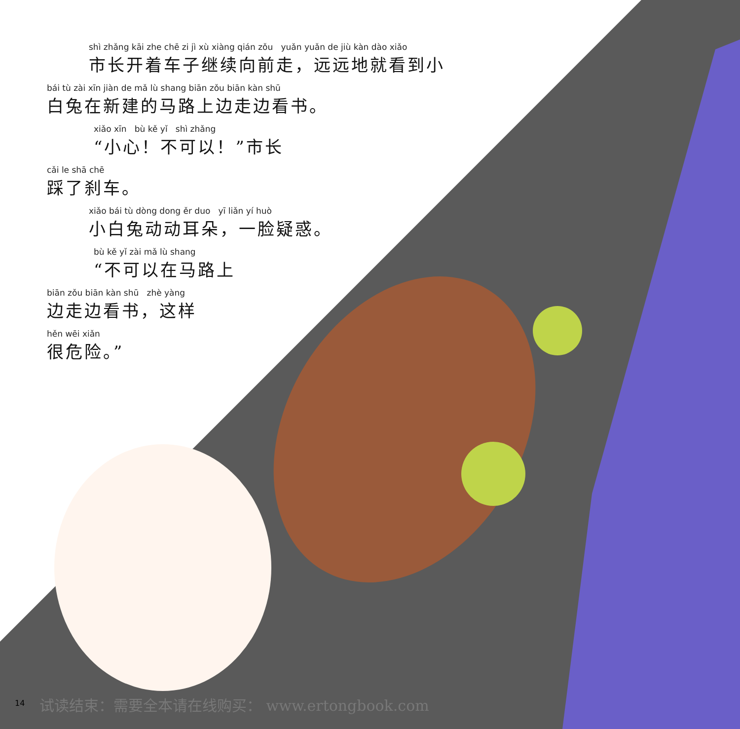shì zhǎng kāi zhe chē zi jì xù xiàng qián zǒu yuǎn yuǎn de jiù kàn dào xiǎo
市长开着车子继续向前走，远远地就看到小
bái tù zài xīn jiàn de mǎ lù shang biān zǒu biān kàn shū
白兔在新建的马路上边走边看书。
xiǎo xīn bù kě yǐ shì zhǎng
“小心！不可以！”市长
cǎi le shā chē
踩了刹车。
xiǎo bái tù dòng dong ěr duo yī liǎn yí huò
小白兔动动耳朵，一脸疑惑。
bù kě yǐ zài mǎ lù shang
“不可以在马路上
biān zǒu biān kàn shū zhè yàng
边走边看书，这样
hěn wēi xiǎn
很危险。”
14
试读结束：需要全本请在线购买： www.ertongbook.com